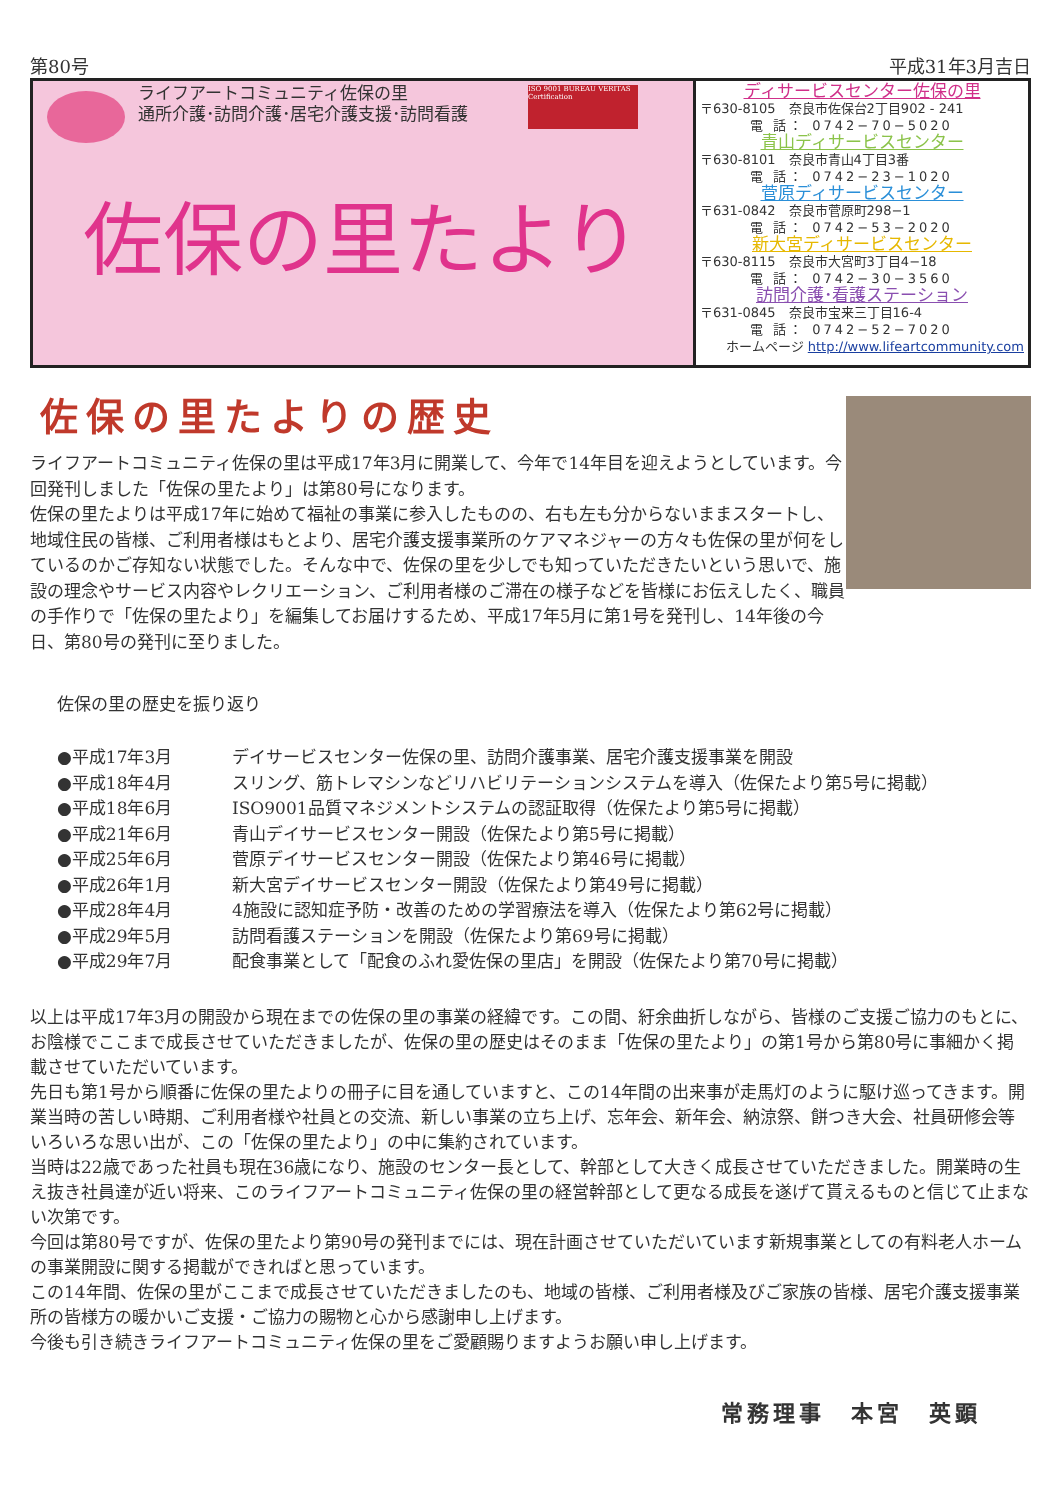第80号 平成31年3月吉日
ライフアートコミュニティ佐保の里
通所介護･訪問介護･居宅介護支援･訪問看護
ISO 9001 BUREAU VERITAS Certification
佐保の里たより
ディサービスセンター佐保の里
〒630-8105　奈良市佐保台2丁目902 - 241
電 話： 0742−70−5020
青山ディサービスセンター
〒630-8101　奈良市青山4丁目3番
電 話： 0742−23−1020
菅原ディサービスセンター
〒631-0842　奈良市菅原町298−1
電 話： 0742−53−2020
新大宮ディサービスセンター
〒630-8115　奈良市大宮町3丁目4−18
電 話： 0742−30−3560
訪問介護･看護ステーション
〒631-0845　奈良市宝来三丁目16-4
電 話： 0742−52−7020
ホームページ http://www.lifeartcommunity.com
佐保の里たよりの歴史
ライフアートコミュニティ佐保の里は平成17年3月に開業して、今年で14年目を迎えようとしています。今回発刊しました「佐保の里たより」は第80号になります。
佐保の里たよりは平成17年に始めて福祉の事業に参入したものの、右も左も分からないままスタートし、地域住民の皆様、ご利用者様はもとより、居宅介護支援事業所のケアマネジャーの方々も佐保の里が何をしているのかご存知ない状態でした。そんな中で、佐保の里を少しでも知っていただきたいという思いで、施設の理念やサービス内容やレクリエーション、ご利用者様のご滞在の様子などを皆様にお伝えしたく、職員の手作りで「佐保の里たより」を編集してお届けするため、平成17年5月に第1号を発刊し、14年後の今日、第80号の発刊に至りました。
佐保の里の歴史を振り返り
●平成17年3月 デイサービスセンター佐保の里、訪問介護事業、居宅介護支援事業を開設
●平成18年4月 スリング、筋トレマシンなどリハビリテーションシステムを導入（佐保たより第5号に掲載）
●平成18年6月 ISO9001品質マネジメントシステムの認証取得（佐保たより第5号に掲載）
●平成21年6月 青山デイサービスセンター開設（佐保たより第5号に掲載）
●平成25年6月 菅原デイサービスセンター開設（佐保たより第46号に掲載）
●平成26年1月 新大宮デイサービスセンター開設（佐保たより第49号に掲載）
●平成28年4月 4施設に認知症予防・改善のための学習療法を導入（佐保たより第62号に掲載）
●平成29年5月 訪問看護ステーションを開設（佐保たより第69号に掲載）
●平成29年7月 配食事業として「配食のふれ愛佐保の里店」を開設（佐保たより第70号に掲載）
以上は平成17年3月の開設から現在までの佐保の里の事業の経緯です。この間、紆余曲折しながら、皆様のご支援ご協力のもとに、お陰様でここまで成長させていただきましたが、佐保の里の歴史はそのまま「佐保の里たより」の第1号から第80号に事細かく掲載させていただいています。
先日も第1号から順番に佐保の里たよりの冊子に目を通していますと、この14年間の出来事が走馬灯のように駆け巡ってきます。開業当時の苦しい時期、ご利用者様や社員との交流、新しい事業の立ち上げ、忘年会、新年会、納涼祭、餅つき大会、社員研修会等いろいろな思い出が、この「佐保の里たより」の中に集約されています。
当時は22歳であった社員も現在36歳になり、施設のセンター長として、幹部として大きく成長させていただきました。開業時の生え抜き社員達が近い将来、このライフアートコミュニティ佐保の里の経営幹部として更なる成長を遂げて貰えるものと信じて止まない次第です。
今回は第80号ですが、佐保の里たより第90号の発刊までには、現在計画させていただいています新規事業としての有料老人ホームの事業開設に関する掲載ができればと思っています。
この14年間、佐保の里がここまで成長させていただきましたのも、地域の皆様、ご利用者様及びご家族の皆様、居宅介護支援事業所の皆様方の暖かいご支援・ご協力の賜物と心から感謝申し上げます。
今後も引き続きライフアートコミュニティ佐保の里をご愛顧賜りますようお願い申し上げます。
常務理事　本宮　英顕